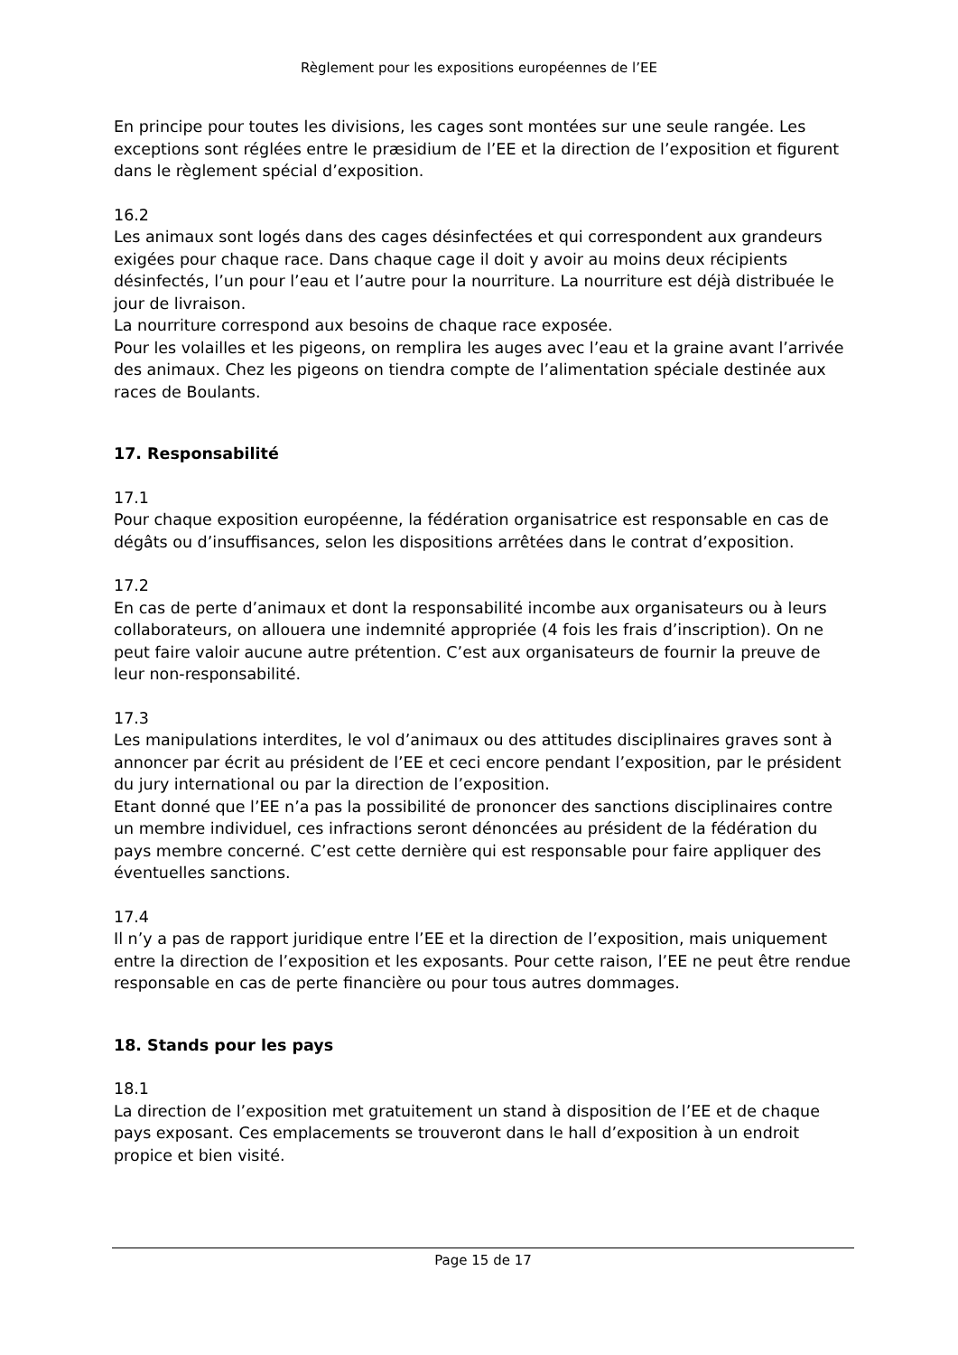Règlement pour les expositions européennes de l’EE
En principe pour toutes les divisions, les cages sont montées sur une seule rangée. Les exceptions sont réglées entre le præsidium de l’EE et la direction de l’exposition et figurent dans le règlement spécial d’exposition.
16.2
Les animaux sont logés dans des cages désinfectées et qui correspondent aux grandeurs exigées pour chaque race. Dans chaque cage il doit y avoir au moins deux récipients désinfectés, l’un pour l’eau et l’autre pour la nourriture. La nourriture est déjà distribuée le jour de livraison.
La nourriture correspond aux besoins de chaque race exposée.
Pour les volailles et les pigeons, on remplira les auges avec l’eau et la graine avant l’arrivée des animaux. Chez les pigeons on tiendra compte de l’alimentation spéciale destinée aux races de Boulants.
17. Responsabilité
17.1
Pour chaque exposition européenne, la fédération organisatrice est responsable en cas de dégâts ou d’insuffisances, selon les dispositions arrêtées dans le contrat d’exposition.
17.2
En cas de perte d’animaux et dont la responsabilité incombe aux organisateurs ou à leurs collaborateurs, on allouera une indemnité appropriée (4 fois les frais d’inscription). On ne peut faire valoir aucune autre prétention. C’est aux organisateurs de fournir la preuve de leur non-responsabilité.
17.3
Les manipulations interdites, le vol d’animaux ou des attitudes disciplinaires graves sont à annoncer par écrit au président de l’EE et ceci encore pendant l’exposition, par le président du jury international ou par la direction de l’exposition.
Etant donné que l’EE n’a pas la possibilité de prononcer des sanctions disciplinaires contre un membre individuel, ces infractions seront dénoncées au président de la fédération du pays membre concerné. C’est cette dernière qui est responsable pour faire appliquer des éventuelles sanctions.
17.4
Il n’y a pas de rapport juridique entre l’EE et la direction de l’exposition, mais uniquement entre la direction de l’exposition et les exposants. Pour cette raison, l’EE ne peut être rendue responsable en cas de perte financière ou pour tous autres dommages.
18. Stands pour les pays
18.1
La direction de l’exposition met gratuitement un stand à disposition de l’EE et de chaque pays exposant. Ces emplacements se trouveront dans le hall d’exposition à un endroit propice et bien visité.
Page 15 de 17